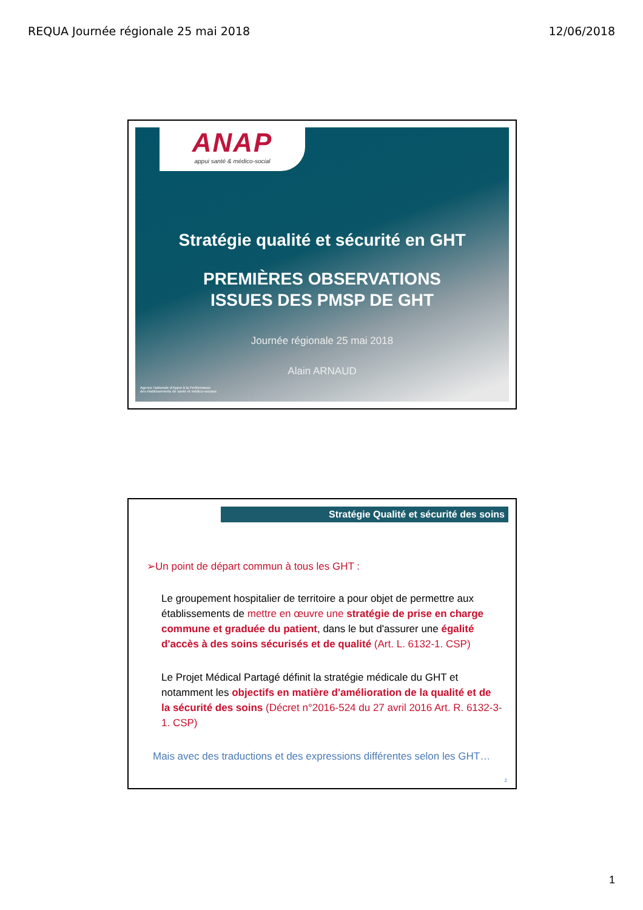REQUA Journée régionale 25 mai 2018 12/06/2018
ANAP
appui santé & médico-social
Stratégie qualité et sécurité en GHT
PREMIÈRES OBSERVATIONS
ISSUES DES PMSP DE GHT
Journée régionale 25 mai 2018
Alain ARNAUD
Agence Nationale d'Appui à la Performance
des établissements de santé et médico-sociaux
Stratégie Qualité et sécurité des soins
➢Un point de départ commun à tous les GHT :
Le groupement hospitalier de territoire a pour objet de permettre aux établissements de mettre en œuvre une stratégie de prise en charge commune et graduée du patient, dans le but d'assurer une égalité d'accès à des soins sécurisés et de qualité (Art. L. 6132-1. CSP)
Le Projet Médical Partagé définit la stratégie médicale du GHT et notamment les objectifs en matière d'amélioration de la qualité et de la sécurité des soins (Décret n°2016-524 du 27 avril 2016 Art. R. 6132-3-1. CSP)
Mais avec des traductions et des expressions différentes selon les GHT…
2
1